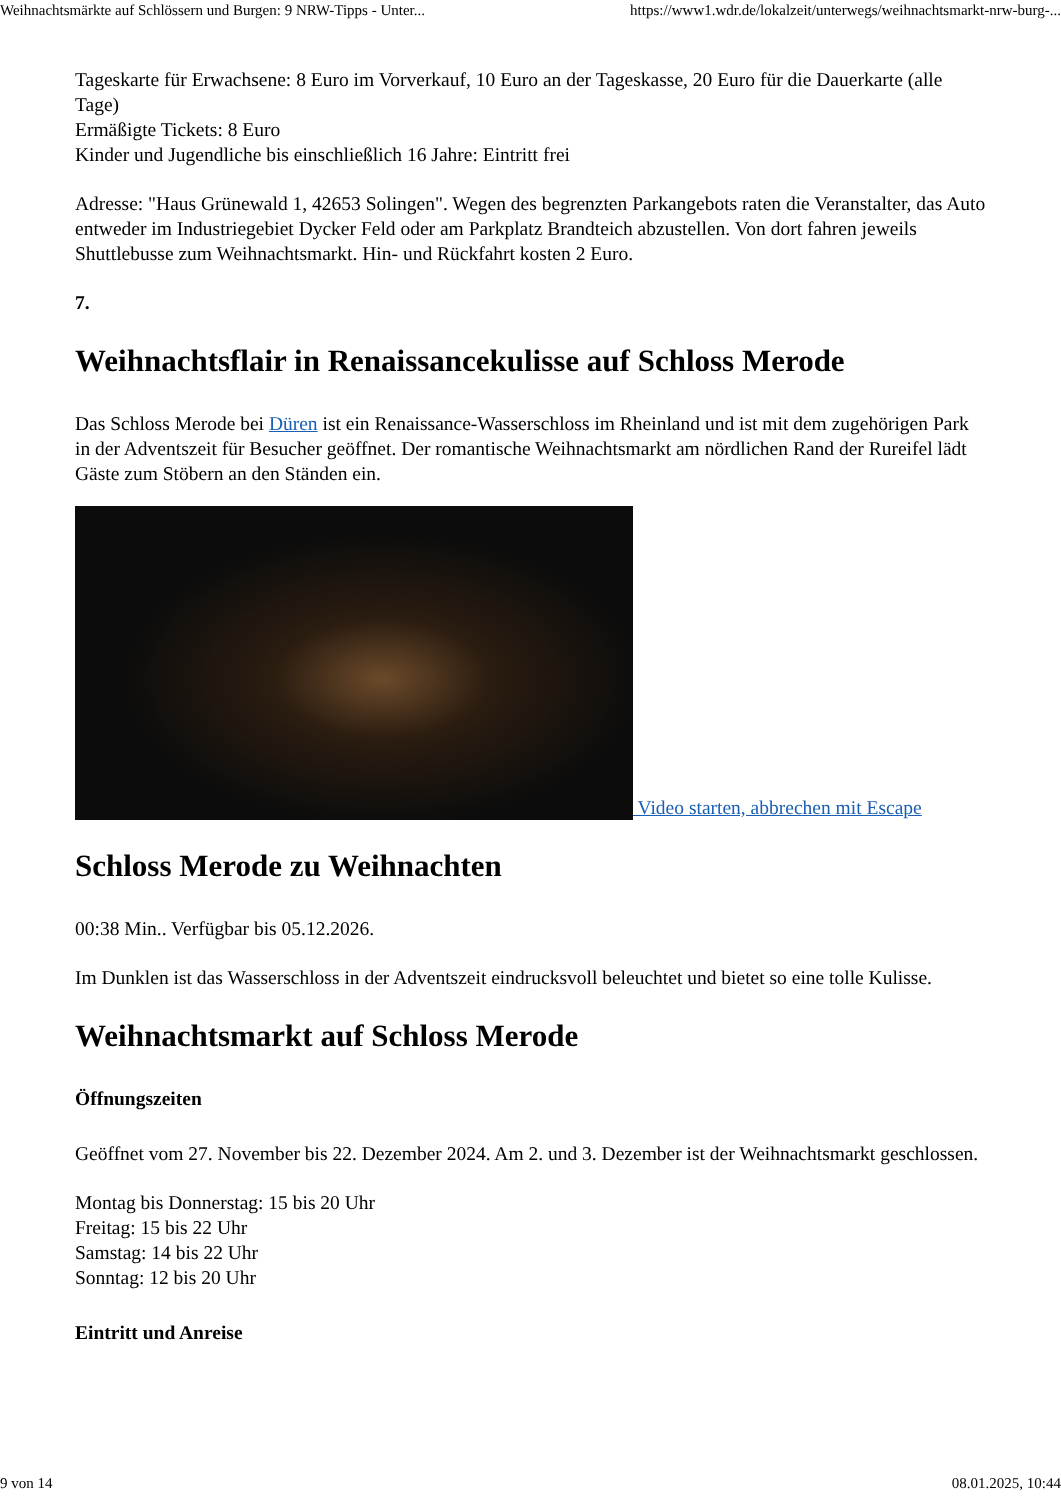Weihnachtsmärkte auf Schlössern und Burgen: 9 NRW-Tipps - Unter... https://www1.wdr.de/lokalzeit/unterwegs/weihnachtsmarkt-nrw-burg-...
Tageskarte für Erwachsene: 8 Euro im Vorverkauf, 10 Euro an der Tageskasse, 20 Euro für die Dauerkarte (alle Tage)
Ermäßigte Tickets: 8 Euro
Kinder und Jugendliche bis einschließlich 16 Jahre: Eintritt frei
Adresse: "Haus Grünewald 1, 42653 Solingen". Wegen des begrenzten Parkangebots raten die Veranstalter, das Auto entweder im Industriegebiet Dycker Feld oder am Parkplatz Brandteich abzustellen. Von dort fahren jeweils Shuttlebusse zum Weihnachtsmarkt. Hin- und Rückfahrt kosten 2 Euro.
7.
Weihnachtsflair in Renaissancekulisse auf Schloss Merode
Das Schloss Merode bei Düren ist ein Renaissance-Wasserschloss im Rheinland und ist mit dem zugehörigen Park in der Adventszeit für Besucher geöffnet. Der romantische Weihnachtsmarkt am nördlichen Rand der Rureifel lädt Gäste zum Stöbern an den Ständen ein.
Video starten, abbrechen mit Escape
Schloss Merode zu Weihnachten
00:38 Min.. Verfügbar bis 05.12.2026.
Im Dunklen ist das Wasserschloss in der Adventszeit eindrucksvoll beleuchtet und bietet so eine tolle Kulisse.
Weihnachtsmarkt auf Schloss Merode
Öffnungszeiten
Geöffnet vom 27. November bis 22. Dezember 2024. Am 2. und 3. Dezember ist der Weihnachtsmarkt geschlossen.
Montag bis Donnerstag: 15 bis 20 Uhr
Freitag: 15 bis 22 Uhr
Samstag: 14 bis 22 Uhr
Sonntag: 12 bis 20 Uhr
Eintritt und Anreise
9 von 14 08.01.2025, 10:44